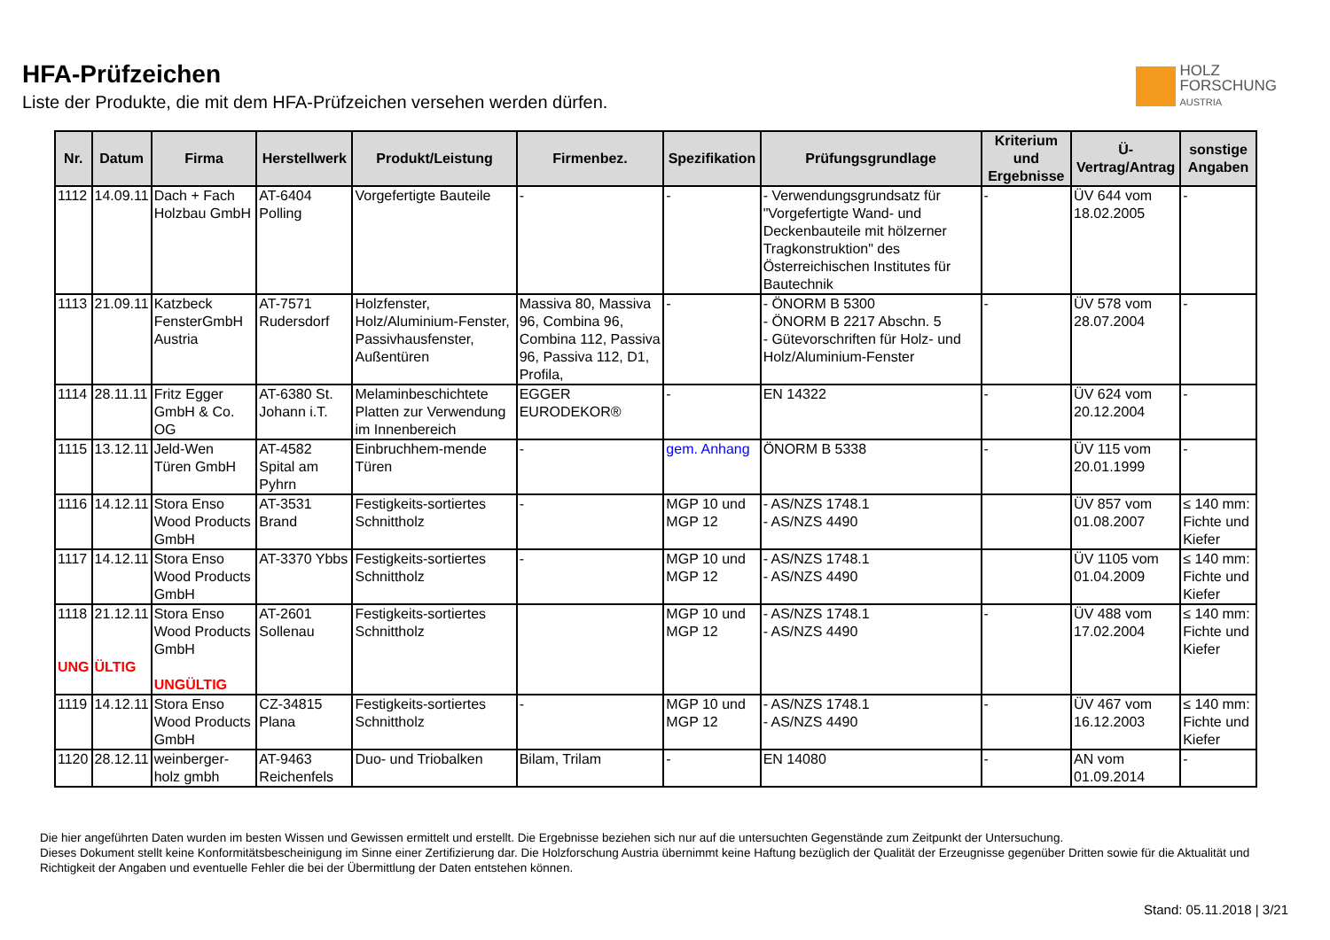HFA-Prüfzeichen
Liste der Produkte, die mit dem HFA-Prüfzeichen versehen werden dürfen.
HOLZ
FORSCHUNG
AUSTRIA
| Nr. | Datum | Firma | Herstellwerk | Produkt/Leistung | Firmenbez. | Spezifikation | Prüfungsgrundlage | Kriterium und Ergebnisse | Ü-Vertrag/Antrag | sonstige Angaben |
| --- | --- | --- | --- | --- | --- | --- | --- | --- | --- | --- |
| 1112 | 14.09.11 | Dach + Fach Holzbau GmbH | AT-6404 Polling | Vorgefertigte Bauteile | - | - | - Verwendungsgrundsatz für "Vorgefertigte Wand- und Deckenbauteile mit hölzerner Tragkonstruktion" des Österreichischen Institutes für Bautechnik | - | ÜV 644 vom 18.02.2005 | - |
| 1113 | 21.09.11 | Katzbeck FensterGmbH Austria | AT-7571 Rudersdorf | Holzfenster, Holz/Aluminium-Fenster, Passivhausfenster, Außentüren | Massiva 80, Massiva 96, Combina 96, Combina 112, Passiva 96, Passiva 112, D1, Profila, | - | - ÖNORM B 5300 - ÖNORM B 2217 Abschn. 5 - Gütevorschriften für Holz- und Holz/Aluminium-Fenster | - | ÜV 578 vom 28.07.2004 | - |
| 1114 | 28.11.11 | Fritz Egger GmbH & Co. OG | AT-6380 St. Johann i.T. | Melaminbeschichtete Platten zur Verwendung im Innenbereich | EGGER EURODEKOR® | - | EN 14322 | - | ÜV 624 vom 20.12.2004 | - |
| 1115 | 13.12.11 | Jeld-Wen Türen GmbH | AT-4582 Spital am Pyhrn | Einbruchhem-mende Türen | - | gem. Anhang | ÖNORM B 5338 | - | ÜV 115 vom 20.01.1999 | - |
| 1116 | 14.12.11 | Stora Enso Wood Products GmbH | AT-3531 Brand | Festigkeits-sortiertes Schnittholz | - | MGP 10 und MGP 12 | - AS/NZS 1748.1 - AS/NZS 4490 | | ÜV 857 vom 01.08.2007 | ≤ 140 mm: Fichte und Kiefer |
| 1117 | 14.12.11 | Stora Enso Wood Products GmbH | AT-3370 Ybbs | Festigkeits-sortiertes Schnittholz | - | MGP 10 und MGP 12 | - AS/NZS 1748.1 - AS/NZS 4490 | | ÜV 1105 vom 01.04.2009 | ≤ 140 mm: Fichte und Kiefer |
| 1118 UNG | 21.12.11 ÜLTIG | Stora Enso Wood Products GmbH UNGÜLTIG | AT-2601 Sollenau | Festigkeits-sortiertes Schnittholz | | MGP 10 und MGP 12 | - AS/NZS 1748.1 - AS/NZS 4490 | - | ÜV 488 vom 17.02.2004 | ≤ 140 mm: Fichte und Kiefer |
| 1119 | 14.12.11 | Stora Enso Wood Products GmbH | CZ-34815 Plana | Festigkeits-sortiertes Schnittholz | - | MGP 10 und MGP 12 | - AS/NZS 1748.1 - AS/NZS 4490 | - | ÜV 467 vom 16.12.2003 | ≤ 140 mm: Fichte und Kiefer |
| 1120 | 28.12.11 | weinberger-holz gmbh | AT-9463 Reichenfels | Duo- und Triobalken | Bilam, Trilam | - | EN 14080 | - | AN vom 01.09.2014 | - |
Die hier angeführten Daten wurden im besten Wissen und Gewissen ermittelt und erstellt. Die Ergebnisse beziehen sich nur auf die untersuchten Gegenstände zum Zeitpunkt der Untersuchung.
Dieses Dokument stellt keine Konformitätsbescheinigung im Sinne einer Zertifizierung dar. Die Holzforschung Austria übernimmt keine Haftung bezüglich der Qualität der Erzeugnisse gegenüber Dritten sowie für die Aktualität und Richtigkeit der Angaben und eventuelle Fehler die bei der Übermittlung der Daten entstehen können.
Stand: 05.11.2018 | 3/21